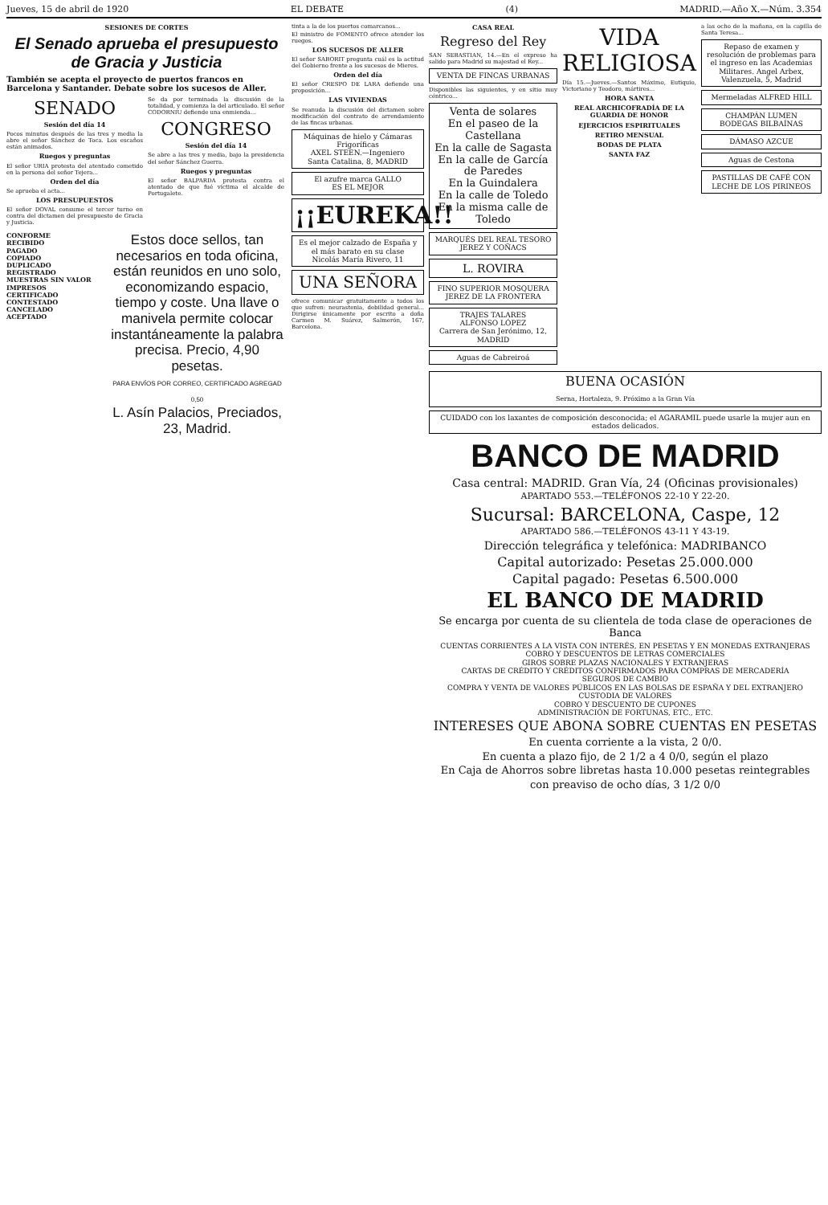Jueves, 15 de abril de 1920 EL DEBATE (4) MADRID.—Año X.—Núm. 3.354
SESIONES DE CORTES
El Senado aprueba el presupuesto de Gracia y Justicia
También se acepta el proyecto de puertos francos en Barcelona y Santander. Debate sobre los sucesos de Aller.
SENADO
Sesión del día 14
Pocos minutos después de las tres y media la abre el señor Sánchez de Toca. Los escaños están animados.
Ruegos y preguntas
El señor URIA protesta del atentado cometido en la persona del señor Tejera...
Orden del día
Se aprueba el acta...
LOS PRESUPUESTOS
El señor DOVAL consume el tercer turno en contra del dictamen del presupuesto de Gracia y Justicia.
Se da por terminada la discusión de la totalidad, y comienza la del articulado. El señor CODORNIU defiende una enmienda...
CONGRESO
Sesión del día 14
Se abre a las tres y media, bajo la presidencia del señor Sánchez Guerra.
Ruegos y preguntas
El señor BALPARDA protesta contra el atentado de que fué víctima el alcalde de Portugalete.
CONFORME
RECIBIDO
PAGADO
COPIADO
DUPLICADO
REGISTRADO
MUESTRAS SIN VALOR
IMPRESOS
CERTIFICADO
CONTESTADO
CANCELADO
ACEPTADO
Estos doce sellos, tan necesarios en toda oficina, están reunidos en uno solo, economizando espacio, tiempo y coste. Una llave o manivela permite colocar instantáneamente la palabra precisa. Precio, 4,90 pesetas.
PARA ENVÍOS POR CORREO, CERTIFICADO AGREGAD 0,50
L. Asín Palacios, Preciados, 23, Madrid.
tinta a la de los puertos comarcanos...
El ministro de FOMENTO ofrece atender los ruegos.
LOS SUCESOS DE ALLER
El señor SABORIT pregunta cuál es la actitud del Gobierno frente a los sucesos de Mieres.
Orden del día
El señor CRESPO DE LARA defiende una proposición...
LAS VIVIENDAS
Se reanuda la discusión del dictamen sobre modificación del contrato de arrendamiento de las fincas urbanas.
Máquinas de hielo y Cámaras Frigoríficas
AXEL STEEN.—Ingeniero
Santa Catalina, 8, MADRID
El azufre marca GALLO
ES EL MEJOR
¡¡EUREKA!!
Es el mejor calzado de España y el más barato en su clase
Nicolás María Rivero, 11
UNA SEÑORA
ofrece comunicar gratuitamente a todos los que sufren: neurastenia, debilidad general... Dirigirse únicamente por escrito a doña Carmen M. Suárez, Salmerón, 167, Barcelona.
CASA REAL
Regreso del Rey
SAN SEBASTIAN, 14.—En el expreso ha salido para Madrid su majestad el Rey...
VENTA DE FINCAS URBANAS
Disponibles las siguientes, y en sitio muy céntrico...
Venta de solares
En el paseo de la Castellana
En la calle de Sagasta
En la calle de García de Paredes
En la Guindalera
En la calle de Toledo
En la misma calle de Toledo
MARQUÉS DEL REAL TESORO
JEREZ Y COÑACS
L. ROVIRA
FINO SUPERIOR MOSQUERA
JEREZ DE LA FRONTERA
TRAJES TALARES
ALFONSO LÓPEZ
Carrera de San Jerónimo, 12, MADRID
Aguas de Cabreiroá
VIDA RELIGIOSA
Día 15.—Jueves.—Santos Máximo, Eutiquio, Victoriano y Teodoro, mártires...
HORA SANTA
REAL ARCHICOFRADÍA DE LA GUARDIA DE HONOR
EJERCICIOS ESPIRITUALES
RETIRO MENSUAL
BODAS DE PLATA
SANTA FAZ
a las ocho de la mañana, en la capilla de Santa Teresa...
Repaso de examen y resolución de problemas para el ingreso en las Academias Militares. Angel Arbex, Valenzuela, 5, Madrid
Mermeladas ALFRED HILL
CHAMPÁN LUMEN
BODEGAS BILBAÍNAS
DÁMASO AZCUE
Aguas de Cestona
PASTILLAS DE CAFÉ CON LECHE DE LOS PIRINEOS
BUENA OCASIÓN
Serna, Hortaleza, 9. Próximo a la Gran Vía
CUIDADO con los laxantes de composición desconocida; el AGARAMIL puede usarle la mujer aun en estados delicados.
BANCO DE MADRID
Casa central: MADRID. Gran Vía, 24 (Oficinas provisionales)
APARTADO 553.—TELÉFONOS 22-10 Y 22-20.
Sucursal: BARCELONA, Caspe, 12
APARTADO 586.—TELÉFONOS 43-11 Y 43-19.
Dirección telegráfica y telefónica: MADRIBANCO
Capital autorizado: Pesetas 25.000.000
Capital pagado: Pesetas 6.500.000
EL BANCO DE MADRID
Se encarga por cuenta de su clientela de toda clase de operaciones de Banca
CUENTAS CORRIENTES A LA VISTA CON INTERÉS, EN PESETAS Y EN MONEDAS EXTRANJERAS
COBRO Y DESCUENTOS DE LETRAS COMERCIALES
GIROS SOBRE PLAZAS NACIONALES Y EXTRANJERAS
CARTAS DE CRÉDITO Y CRÉDITOS CONFIRMADOS PARA COMPRAS DE MERCADERÍA
SEGUROS DE CAMBIO
COMPRA Y VENTA DE VALORES PÚBLICOS EN LAS BOLSAS DE ESPAÑA Y DEL EXTRANJERO
CUSTODIA DE VALORES
COBRO Y DESCUENTO DE CUPONES
ADMINISTRACIÓN DE FORTUNAS, ETC., ETC.
INTERESES QUE ABONA SOBRE CUENTAS EN PESETAS
En cuenta corriente a la vista, 2 0/0.
En cuenta a plazo fijo, de 2 1/2 a 4 0/0, según el plazo
En Caja de Ahorros sobre libretas hasta 10.000 pesetas reintegrables
con preaviso de ocho días, 3 1/2 0/0